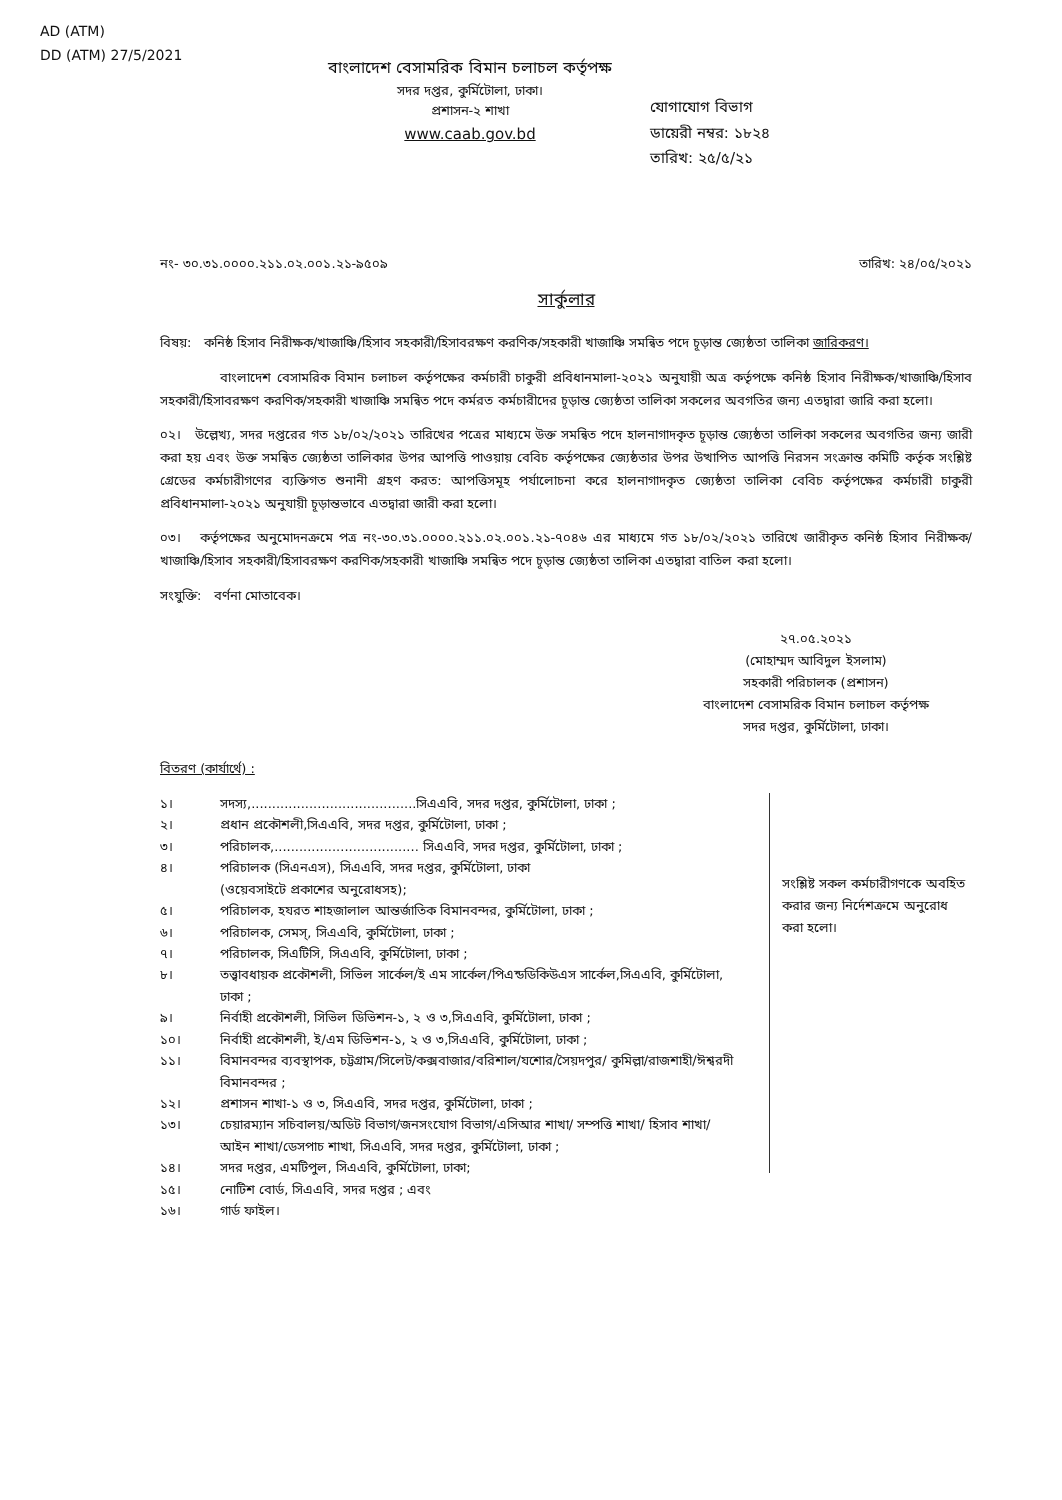AD (ATM)
DD (ATM) 27/5/2021
বাংলাদেশ বেসামরিক বিমান চলাচল কর্তৃপক্ষ
সদর দপ্তর, কুর্মিটোলা, ঢাকা।
প্রশাসন-২ শাখা
www.caab.gov.bd
যোগাযোগ বিভাগ
ডায়েরী নম্বর: ১৮২৪
তারিখ: ২৫/৫/২১
নং- ৩০.৩১.০০০০.২১১.০২.০০১.২১-৯৫০৯ তারিখ: ২৪/০৫/২০২১
সার্কুলার
বিষয়: কনিষ্ঠ হিসাব নিরীক্ষক/খাজাঞ্চি/হিসাব সহকারী/হিসাবরক্ষণ করণিক/সহকারী খাজাঞ্চি সমন্বিত পদে চূড়ান্ত জ্যেষ্ঠতা তালিকা জারিকরণ।
বাংলাদেশ বেসামরিক বিমান চলাচল কর্তৃপক্ষের কর্মচারী চাকুরী প্রবিধানমালা-২০২১ অনুযায়ী অত্র কর্তৃপক্ষে কনিষ্ঠ হিসাব নিরীক্ষক/খাজাঞ্চি/হিসাব সহকারী/হিসাবরক্ষণ করণিক/সহকারী খাজাঞ্চি সমন্বিত পদে কর্মরত কর্মচারীদের চূড়ান্ত জ্যেষ্ঠতা তালিকা সকলের অবগতির জন্য এতদ্বারা জারি করা হলো।
০২। উল্লেখ্য, সদর দপ্তরের গত ১৮/০২/২০২১ তারিখের পত্রের মাধ্যমে উক্ত সমন্বিত পদে হালনাগাদকৃত চূড়ান্ত জ্যেষ্ঠতা তালিকা সকলের অবগতির জন্য জারী করা হয় এবং উক্ত সমন্বিত জ্যেষ্ঠতা তালিকার উপর আপত্তি পাওয়ায় বেবিচ কর্তৃপক্ষের জ্যেষ্ঠতার উপর উত্থাপিত আপত্তি নিরসন সংক্রান্ত কমিটি কর্তৃক সংশ্লিষ্ট গ্রেডের কর্মচারীগণের ব্যক্তিগত শুনানী গ্রহণ করত: আপত্তিসমূহ পর্যালোচনা করে হালনাগাদকৃত জ্যেষ্ঠতা তালিকা বেবিচ কর্তৃপক্ষের কর্মচারী চাকুরী প্রবিধানমালা-২০২১ অনুযায়ী চূড়ান্তভাবে এতদ্বারা জারী করা হলো।
০৩। কর্তৃপক্ষের অনুমোদনক্রমে পত্র নং-৩০.৩১.০০০০.২১১.০২.০০১.২১-৭০৪৬ এর মাধ্যমে গত ১৮/০২/২০২১ তারিখে জারীকৃত কনিষ্ঠ হিসাব নিরীক্ষক/খাজাঞ্চি/হিসাব সহকারী/হিসাবরক্ষণ করণিক/সহকারী খাজাঞ্চি সমন্বিত পদে চূড়ান্ত জ্যেষ্ঠতা তালিকা এতদ্বারা বাতিল করা হলো।
সংযুক্তি: বর্ণনা মোতাবেক।
২৭.০৫.২০২১
(মোহাম্মদ আবিদুল ইসলাম)
সহকারী পরিচালক (প্রশাসন)
বাংলাদেশ বেসামরিক বিমান চলাচল কর্তৃপক্ষ
সদর দপ্তর, কুর্মিটোলা, ঢাকা।
বিতরণ (কার্যার্থে) :
১। সদস্য,........................................সিএএবি, সদর দপ্তর, কুর্মিটোলা, ঢাকা ;
২। প্রধান প্রকৌশলী,সিএএবি, সদর দপ্তর, কুর্মিটোলা, ঢাকা ;
৩। পরিচালক,................................... সিএএবি, সদর দপ্তর, কুর্মিটোলা, ঢাকা ;
৪। পরিচালক (সিএনএস), সিএএবি, সদর দপ্তর, কুর্মিটোলা, ঢাকা
(ওয়েবসাইটে প্রকাশের অনুরোধসহ);
৫। পরিচালক, হযরত শাহজালাল আন্তর্জাতিক বিমানবন্দর, কুর্মিটোলা, ঢাকা ;
৬। পরিচালক, সেমস্, সিএএবি, কুর্মিটোলা, ঢাকা ;
৭। পরিচালক, সিএটিসি, সিএএবি, কুর্মিটোলা, ঢাকা ;
৮। তত্ত্বাবধায়ক প্রকৌশলী, সিভিল সার্কেল/ই এম সার্কেল/পিএন্ডডিকিউএস সার্কেল,সিএএবি, কুর্মিটোলা, ঢাকা ;
৯। নির্বাহী প্রকৌশলী, সিভিল ডিভিশন-১, ২ ও ৩,সিএএবি, কুর্মিটোলা, ঢাকা ;
১০। নির্বাহী প্রকৌশলী, ই/এম ডিভিশন-১, ২ ও ৩,সিএএবি, কুর্মিটোলা, ঢাকা ;
১১। বিমানবন্দর ব্যবস্থাপক, চট্টগ্রাম/সিলেট/কক্সবাজার/বরিশাল/যশোর/সৈয়দপুর/ কুমিল্লা/রাজশাহী/ঈশ্বরদী বিমানবন্দর ;
১২। প্রশাসন শাখা-১ ও ৩, সিএএবি, সদর দপ্তর, কুর্মিটোলা, ঢাকা ;
১৩। চেয়ারম্যান সচিবালয়/অডিট বিভাগ/জনসংযোগ বিভাগ/এসিআর শাখা/ সম্পত্তি শাখা/ হিসাব শাখা/আইন শাখা/ডেসপাচ শাখা, সিএএবি, সদর দপ্তর, কুর্মিটোলা, ঢাকা ;
১৪। সদর দপ্তর, এমটিপুল, সিএএবি, কুর্মিটোলা, ঢাকা;
১৫। নোটিশ বোর্ড, সিএএবি, সদর দপ্তর ; এবং
১৬। গার্ড ফাইল।
সংশ্লিষ্ট সকল কর্মচারীগণকে অবহিত করার জন্য নির্দেশক্রমে অনুরোধ করা হলো।